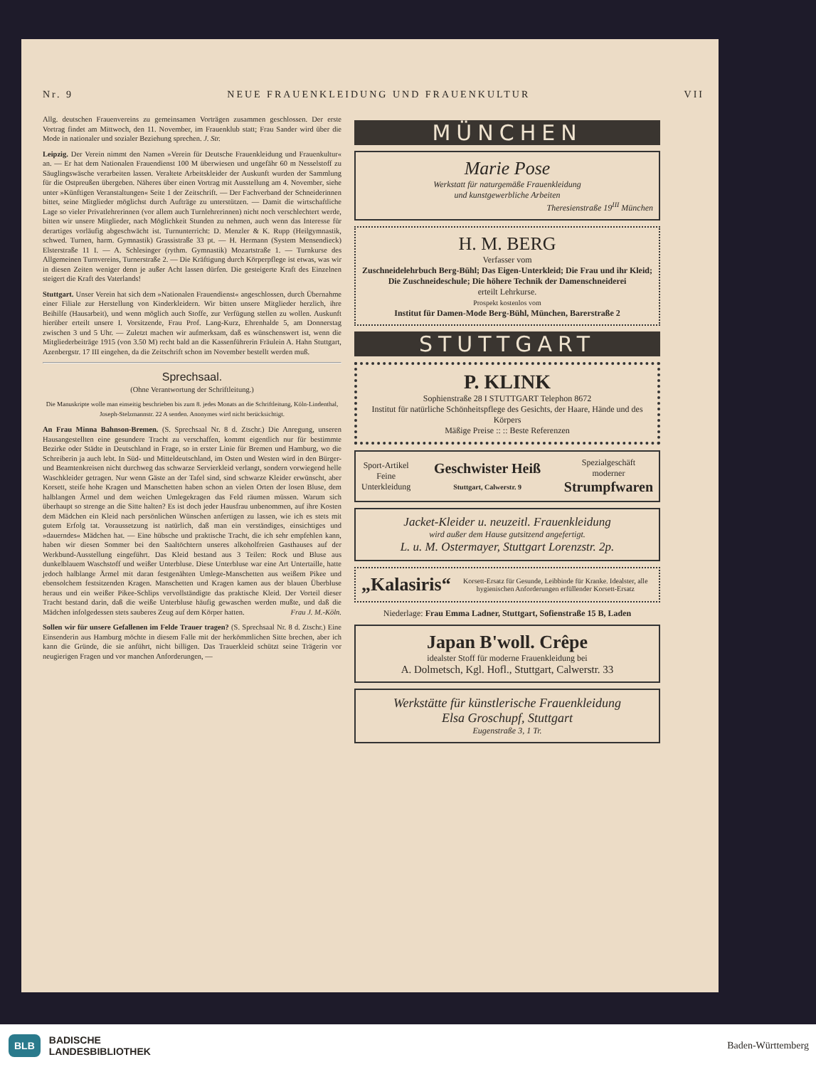Nr. 9 NEUE FRAUENKLEIDUNG UND FRAUENKULTUR VII
Allg. deutschen Frauenvereins zu gemeinsamen Vorträgen zusammen geschlossen. Der erste Vortrag findet am Mittwoch, den 11. November, im Frauenklub statt; Frau Sander wird über die Mode in nationaler und sozialer Beziehung sprechen. J. Str.
Leipzig. Der Verein nimmt den Namen »Verein für Deutsche Frauenkleidung und Frauenkultur« an. — Er hat dem Nationalen Frauendienst 100 M überwiesen und ungefähr 60 m Nesselstoff zu Säuglingswäsche verarbeiten lassen. Veraltete Arbeitskleider der Auskunft wurden der Sammlung für die Ostpreußen übergeben. Näheres über einen Vortrag mit Ausstellung am 4. November, siehe unter »Künftigen Veranstaltungen« Seite 1 der Zeitschrift. — Der Fachverband der Schneiderinnen bittet, seine Mitglieder möglichst durch Aufträge zu unterstützen. — Damit die wirtschaftliche Lage so vieler Privatlehrerinnen (vor allem auch Turnlehrerinnen) nicht noch verschlechtert werde, bitten wir unsere Mitglieder, nach Möglichkeit Stunden zu nehmen, auch wenn das Interesse für derartiges vorläufig abgeschwächt ist. Turnunterricht: D. Menzler & K. Rupp (Heilgymnastik, schwed. Turnen, harm. Gymnastik) Grassistraße 33 pt. — H. Hermann (System Mensendieck) Elsterstraße 11 I. — A. Schlesinger (rythm. Gymnastik) Mozartstraße 1. — Turnkurse des Allgemeinen Turnvereins, Turnerstraße 2. — Die Kräftigung durch Körperpflege ist etwas, was wir in diesen Zeiten weniger denn je außer Acht lassen dürfen. Die gesteigerte Kraft des Einzelnen steigert die Kraft des Vaterlands!
Stuttgart. Unser Verein hat sich dem »Nationalen Frauendienst« angeschlossen, durch Übernahme einer Filiale zur Herstellung von Kinderkleidern. Wir bitten unsere Mitglieder herzlich, ihre Beihilfe (Hausarbeit), und wenn möglich auch Stoffe, zur Verfügung stellen zu wollen. Auskunft hierüber erteilt unsere I. Vorsitzende, Frau Prof. Lang-Kurz, Ehrenhalde 5, am Donnerstag zwischen 3 und 5 Uhr. — Zuletzt machen wir aufmerksam, daß es wünschenswert ist, wenn die Mitgliederbeiträge 1915 (von 3.50 M) recht bald an die Kassenführerin Fräulein A. Hahn Stuttgart, Azenbergstr. 17 III eingehen, da die Zeitschrift schon im November bestellt werden muß.
Sprechsaal.
(Ohne Verantwortung der Schriftleitung.)
Die Manuskripte wolle man einseitig beschrieben bis zum 8. jedes Monats an die Schriftleitung, Köln-Lindenthal, Joseph-Stelzmannstr. 22 A senden. Anonymes wird nicht berücksichtigt.
An Frau Minna Bahnson-Bremen. (S. Sprechsaal Nr. 8 d. Ztschr.) Die Anregung, unseren Hausangestellten eine gesundere Tracht zu verschaffen, kommt eigentlich nur für bestimmte Bezirke oder Städte in Deutschland in Frage, so in erster Linie für Bremen und Hamburg, wo die Schreiberin ja auch lebt. In Süd- und Mitteldeutschland, im Osten und Westen wird in den Bürger- und Beamtenkreisen nicht durchweg das schwarze Servierkleid verlangt, sondern vorwiegend helle Waschkleider getragen. Nur wenn Gäste an der Tafel sind, sind schwarze Kleider erwünscht, aber Korsett, steife hohe Kragen und Manschetten haben schon an vielen Orten der losen Bluse, dem halblangen Ärmel und dem weichen Umlegekragen das Feld räumen müssen. Warum sich überhaupt so strenge an die Sitte halten? Es ist doch jeder Hausfrau unbenommen, auf ihre Kosten dem Mädchen ein Kleid nach persönlichen Wünschen anfertigen zu lassen, wie ich es stets mit gutem Erfolg tat. Voraussetzung ist natürlich, daß man ein verständiges, einsichtiges und »dauerndes« Mädchen hat. — Eine hübsche und praktische Tracht, die ich sehr empfehlen kann, haben wir diesen Sommer bei den Saaltöchtern unseres alkoholfreien Gasthauses auf der Werkbund-Ausstellung eingeführt. Das Kleid bestand aus 3 Teilen: Rock und Bluse aus dunkelblauem Waschstoff und weißer Unterbluse. Diese Unterbluse war eine Art Untertaille, hatte jedoch halblange Ärmel mit daran festgenähten Umlege-Manschetten aus weißem Pikee und ebensolchem festsitzenden Kragen. Manschetten und Kragen kamen aus der blauen Überbluse heraus und ein weißer Pikee-Schlips vervollständigte das praktische Kleid. Der Vorteil dieser Tracht bestand darin, daß die weiße Unterbluse häufig gewaschen werden mußte, und daß die Mädchen infolgedessen stets sauberes Zeug auf dem Körper hatten. Frau J. M.-Köln.
Sollen wir für unsere Gefallenen im Felde Trauer tragen? (S. Sprechsaal Nr. 8 d. Ztschr.) Eine Einsenderin aus Hamburg möchte in diesem Falle mit der herkömmlichen Sitte brechen, aber ich kann die Gründe, die sie anführt, nicht billigen. Das Trauerkleid schützt seine Trägerin vor neugierigen Fragen und vor manchen Anforderungen, —
MÜNCHEN
Marie Pose
Werkstatt für naturgemäße Frauenkleidung
und kunstgewerbliche Arbeiten
Theresienstraße 19<sup>III</sup> München
H. M. BERG
Verfasser vom
Zuschneidelehrbuch Berg-Bühl; Das Eigen-Unterkleid; Die Frau und ihr Kleid; Die Zuschneideschule; Die höhere Technik der Damenschneiderei
erteilt Lehrkurse.
Prospekt kostenlos vom
Institut für Damen-Mode Berg-Bühl, München, Barerstraße 2
STUTTGART
P. KLINK
Sophienstraße 28 I STUTTGART Telephon 8672
Institut für natürliche Schönheitspflege des Gesichts, der Haare, Hände und des Körpers
Mäßige Preise :: :: Beste Referenzen
Sport-Artikel
Feine
Unterkleidung
Geschwister Heiß
Stuttgart, Calwerstr. 9
Spezialgeschäft
moderner
Strumpfwaren
Jacket-Kleider u. neuzeitl. Frauenkleidung
wird außer dem Hause gutsitzend angefertigt.
L. u. M. Ostermayer, Stuttgart Lorenzstr. 2p.
„Kalasiris“Korsett-Ersatz für Gesunde, Leibbinde für Kranke. Idealster, alle hygienischen Anforderungen erfüllender Korsett-Ersatz
Niederlage: Frau Emma Ladner, Stuttgart, Sofienstraße 15 B, Laden
Japan B'woll. Crêpe
idealster Stoff für moderne Frauenkleidung bei
A. Dolmetsch, Kgl. Hofl., Stuttgart, Calwerstr. 33
Werkstätte für künstlerische Frauenkleidung
Elsa Groschupf, Stuttgart
Eugenstraße 3, 1 Tr.
BLB BADISCHE
LANDESBIBLIOTHEK Baden-Württemberg